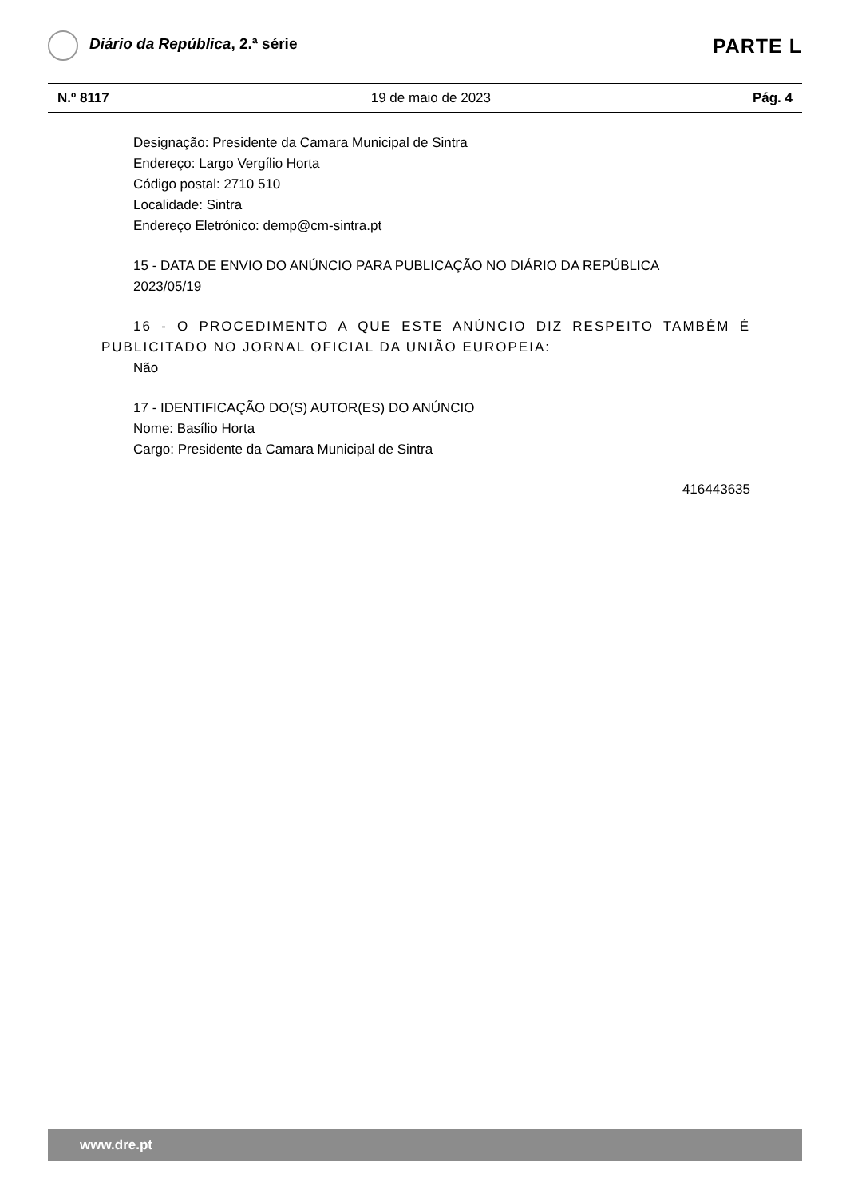Diário da República, 2.ª série
PARTE L
N.º 8117 19 de maio de 2023 Pág. 4
Designação: Presidente da Camara Municipal de Sintra
Endereço: Largo Vergílio Horta
Código postal: 2710 510
Localidade: Sintra
Endereço Eletrónico: demp@cm-sintra.pt
15 - DATA DE ENVIO DO ANÚNCIO PARA PUBLICAÇÃO NO DIÁRIO DA REPÚBLICA
2023/05/19
16 - O PROCEDIMENTO A QUE ESTE ANÚNCIO DIZ RESPEITO TAMBÉM É PUBLICITADO NO JORNAL OFICIAL DA UNIÃO EUROPEIA:
Não
17 - IDENTIFICAÇÃO DO(S) AUTOR(ES) DO ANÚNCIO
Nome: Basílio Horta
Cargo: Presidente da Camara Municipal de Sintra
416443635
www.dre.pt